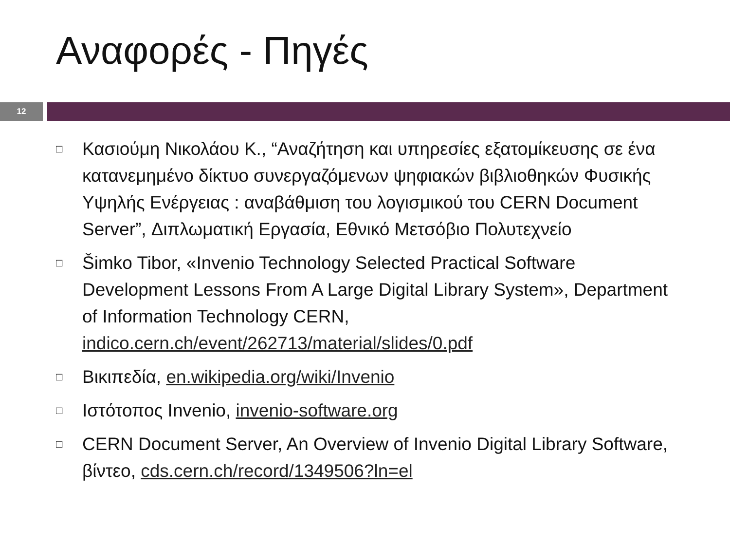Αναφορές - Πηγές
12
□ Κασιούμη Νικολάου Κ., “Αναζήτηση και υπηρεσίες εξατομίκευσης σε ένα κατανεμημένο δίκτυο συνεργαζόμενων ψηφιακών βιβλιοθηκών Φυσικής Υψηλής Ενέργειας : αναβάθμιση του λογισμικού του CERN Document Server”, Διπλωματική Εργασία, Εθνικό Μετσόβιο Πολυτεχνείο
□ Šimko Tibor, «Invenio Technology Selected Practical Software Development Lessons From A Large Digital Library System», Department of Information Technology CERN, indico.cern.ch/event/262713/material/slides/0.pdf
□ Βικιπεδία, en.wikipedia.org/wiki/Invenio
□ Ιστότοπος Invenio, invenio-software.org
□ CERN Document Server, An Overview of Invenio Digital Library Software, βίντεο, cds.cern.ch/record/1349506?ln=el